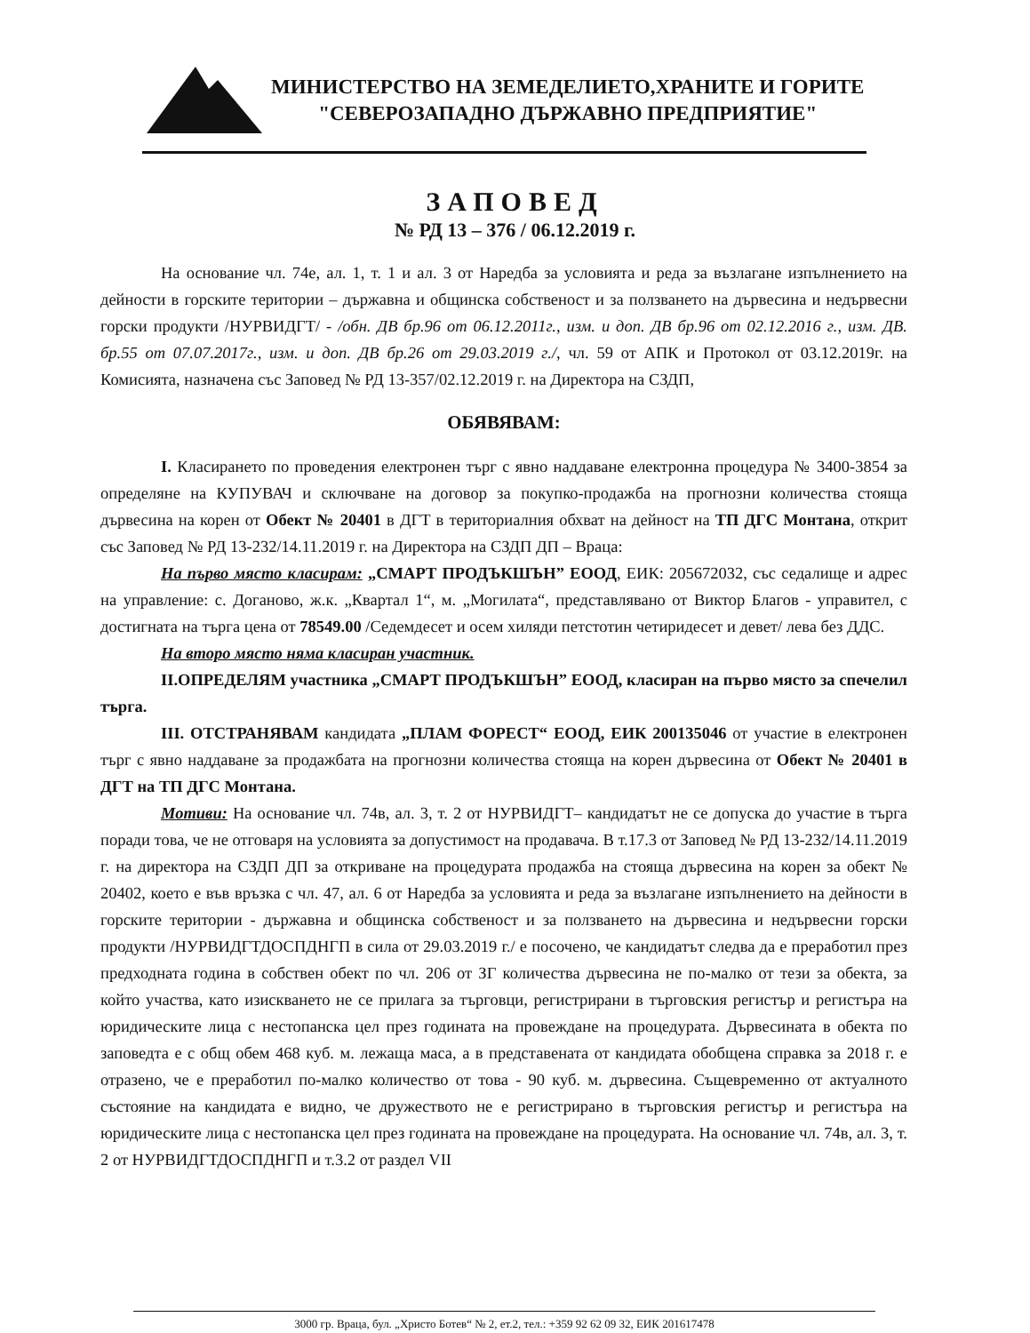МИНИСТЕРСТВО НА ЗЕМЕДЕЛИЕТО,ХРАНИТЕ И ГОРИТЕ
"СЕВЕРОЗАПАДНО ДЪРЖАВНО ПРЕДПРИЯТИЕ"
ЗАПОВЕД
№ РД 13 – 376 / 06.12.2019 г.
На основание чл. 74е, ал. 1, т. 1 и ал. 3 от Наредба за условията и реда за възлагане изпълнението на дейности в горските територии – държавна и общинска собственост и за ползването на дървесина и недървесни горски продукти /НУРВИДГТ/ - /обн. ДВ бр.96 от 06.12.2011г., изм. и доп. ДВ бр.96 от 02.12.2016 г., изм. ДВ. бр.55 от 07.07.2017г., изм. и доп. ДВ бр.26 от 29.03.2019 г./, чл. 59 от АПК и Протокол от 03.12.2019г. на Комисията, назначена със Заповед № РД 13-357/02.12.2019 г. на Директора на СЗДП,
ОБЯВЯВАМ:
I. Класирането по проведения електронен търг с явно наддаване електронна процедура № 3400-3854 за определяне на КУПУВАЧ и сключване на договор за покупко-продажба на прогнозни количества стояща дървесина на корен от Обект № 20401 в ДГТ в териториалния обхват на дейност на ТП ДГС Монтана, открит със Заповед № РД 13-232/14.11.2019 г. на Директора на СЗДП ДП – Враца:
На първо място класирам: „СМАРТ ПРОДЪКШЪН” ЕООД, ЕИК: 205672032, със седалище и адрес на управление: с. Доганово, ж.к. „Квартал 1“, м. „Могилата“, представлявано от Виктор Благов - управител, с достигната на търга цена от 78549.00 /Седемдесет и осем хиляди петстотин четиридесет и девет/ лева без ДДС.
На второ място няма класиран участник.
II.ОПРЕДЕЛЯМ участника „СМАРТ ПРОДЪКШЪН” ЕООД, класиран на първо място за спечелил търга.
III. ОТСТРАНЯВАМ кандидата „ПЛАМ ФОРЕСТ“ ЕООД, ЕИК 200135046 от участие в електронен търг с явно наддаване за продажбата на прогнозни количества стояща на корен дървесина от Обект № 20401 в ДГТ на ТП ДГС Монтана.
Мотиви: На основание чл. 74в, ал. 3, т. 2 от НУРВИДГТ– кандидатът не се допуска до участие в търга поради това, че не отговаря на условията за допустимост на продавача. В т.17.3 от Заповед № РД 13-232/14.11.2019 г. на директора на СЗДП ДП за откриване на процедурата продажба на стояща дървесина на корен за обект № 20402, което е във връзка с чл. 47, ал. 6 от Наредба за условията и реда за възлагане изпълнението на дейности в горските територии - държавна и общинска собственост и за ползването на дървесина и недървесни горски продукти /НУРВИДГТДОСПДНГП в сила от 29.03.2019 г./ е посочено, че кандидатът следва да е преработил през предходната година в собствен обект по чл. 206 от ЗГ количества дървесина не по-малко от тези за обекта, за който участва, като изискването не се прилага за търговци, регистрирани в търговския регистър и регистъра на юридическите лица с нестопанска цел през годината на провеждане на процедурата. Дървесината в обекта по заповедта е с общ обем 468 куб. м. лежаща маса, а в представената от кандидата обобщена справка за 2018 г. е отразено, че е преработил по-малко количество от това - 90 куб. м. дървесина. Същевременно от актуалното състояние на кандидата е видно, че дружеството не е регистрирано в търговския регистър и регистъра на юридическите лица с нестопанска цел през годината на провеждане на процедурата. На основание чл. 74в, ал. 3, т. 2 от НУРВИДГТДОСПДНГП и т.3.2 от раздел VII
3000 гр. Враца, бул. „Христо Ботев“ № 2, ет.2, тел.: +359 92 62 09 32, ЕИК 201617478